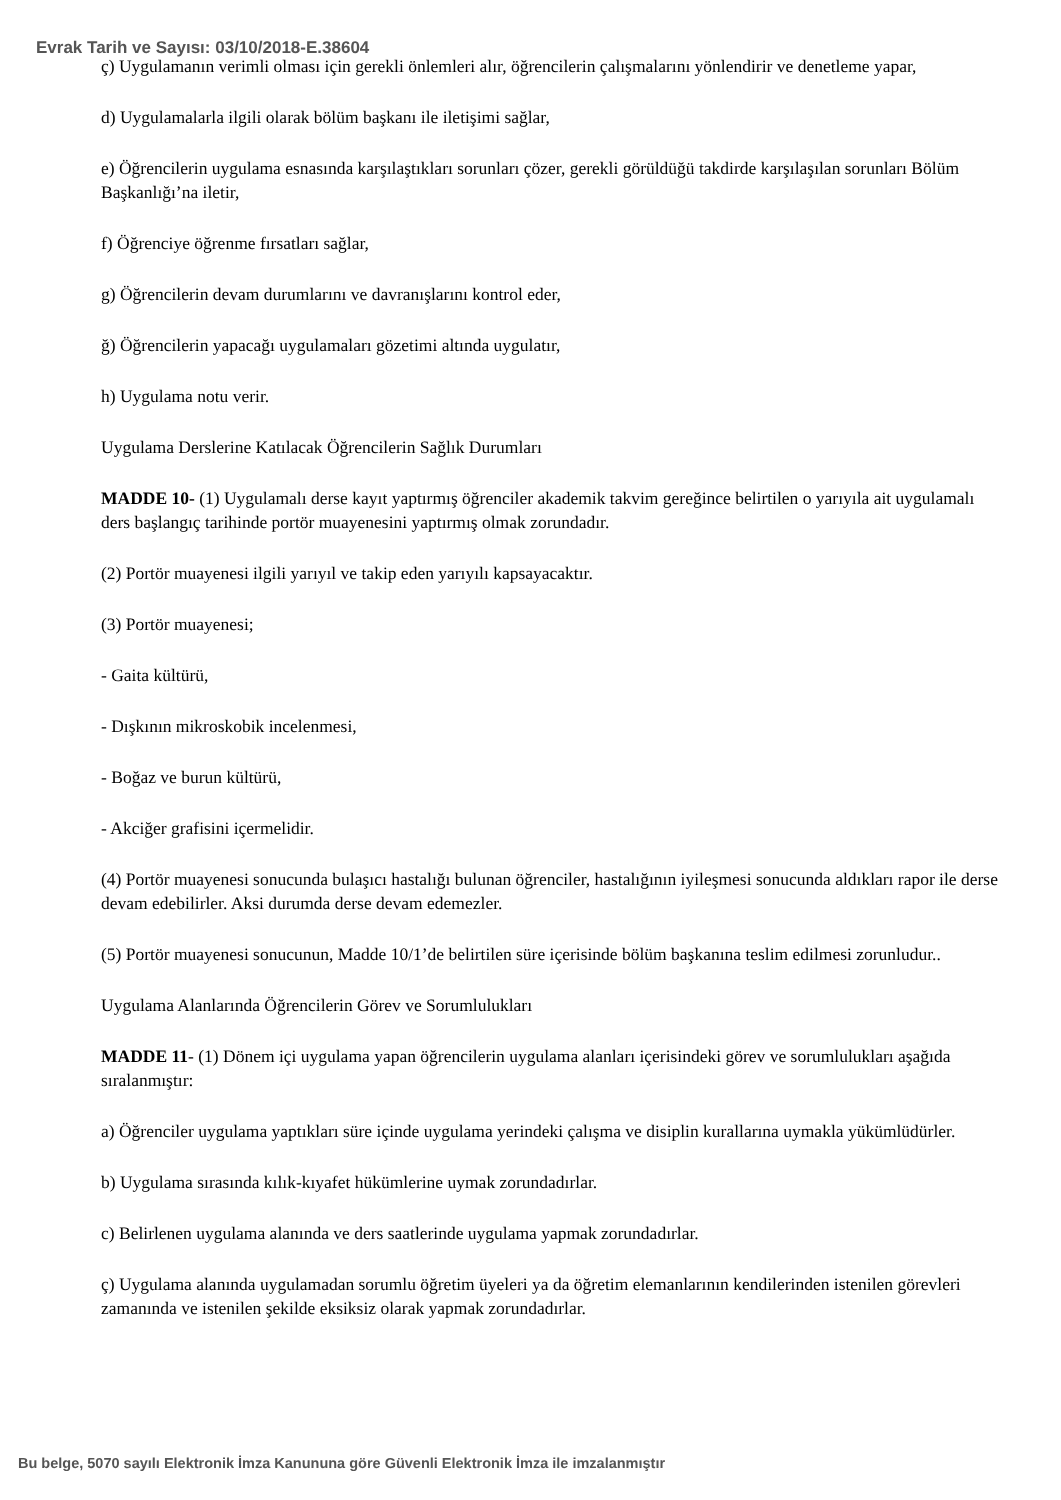Evrak Tarih ve Sayısı: 03/10/2018-E.38604
ç) Uygulamanın verimli olması için gerekli önlemleri alır, öğrencilerin çalışmalarını yönlendirir ve denetleme yapar,
d) Uygulamalarla ilgili olarak bölüm başkanı ile iletişimi sağlar,
e) Öğrencilerin uygulama esnasında karşılaştıkları sorunları çözer, gerekli görüldüğü takdirde karşılaşılan sorunları Bölüm Başkanlığı’na iletir,
f) Öğrenciye öğrenme fırsatları sağlar,
g) Öğrencilerin devam durumlarını ve davranışlarını kontrol eder,
ğ) Öğrencilerin yapacağı uygulamaları gözetimi altında uygulatır,
h) Uygulama notu verir.
Uygulama Derslerine Katılacak Öğrencilerin Sağlık Durumları
MADDE 10- (1) Uygulamalı derse kayıt yaptırmış öğrenciler akademik takvim gereğince belirtilen o yarıyıla ait uygulamalı ders başlangıç tarihinde portör muayenesini yaptırmış olmak zorundadır.
(2) Portör muayenesi ilgili yarıyıl ve takip eden yarıyılı kapsayacaktır.
(3) Portör muayenesi;
- Gaita kültürü,
- Dışkının mikroskobik incelenmesi,
- Boğaz ve burun kültürü,
- Akciğer grafisini içermelidir.
(4) Portör muayenesi sonucunda bulaşıcı hastalığı bulunan öğrenciler, hastalığının iyileşmesi sonucunda aldıkları rapor ile derse devam edebilirler. Aksi durumda derse devam edemezler.
(5) Portör muayenesi sonucunun, Madde 10/1’de belirtilen süre içerisinde bölüm başkanına teslim edilmesi zorunludur..
Uygulama Alanlarında Öğrencilerin Görev ve Sorumlulukları
MADDE 11- (1) Dönem içi uygulama yapan öğrencilerin uygulama alanları içerisindeki görev ve sorumlulukları aşağıda sıralanmıştır:
a) Öğrenciler uygulama yaptıkları süre içinde uygulama yerindeki çalışma ve disiplin kurallarına uymakla yükümlüdürler.
b) Uygulama sırasında kılık-kıyafet hükümlerine uymak zorundadırlar.
c) Belirlenen uygulama alanında ve ders saatlerinde uygulama yapmak zorundadırlar.
ç) Uygulama alanında uygulamadan sorumlu öğretim üyeleri ya da öğretim elemanlarının kendilerinden istenilen görevleri zamanında ve istenilen şekilde eksiksiz olarak yapmak zorundadırlar.
Bu belge, 5070 sayılı Elektronik İmza Kanununa göre Güvenli Elektronik İmza ile imzalanmıştır